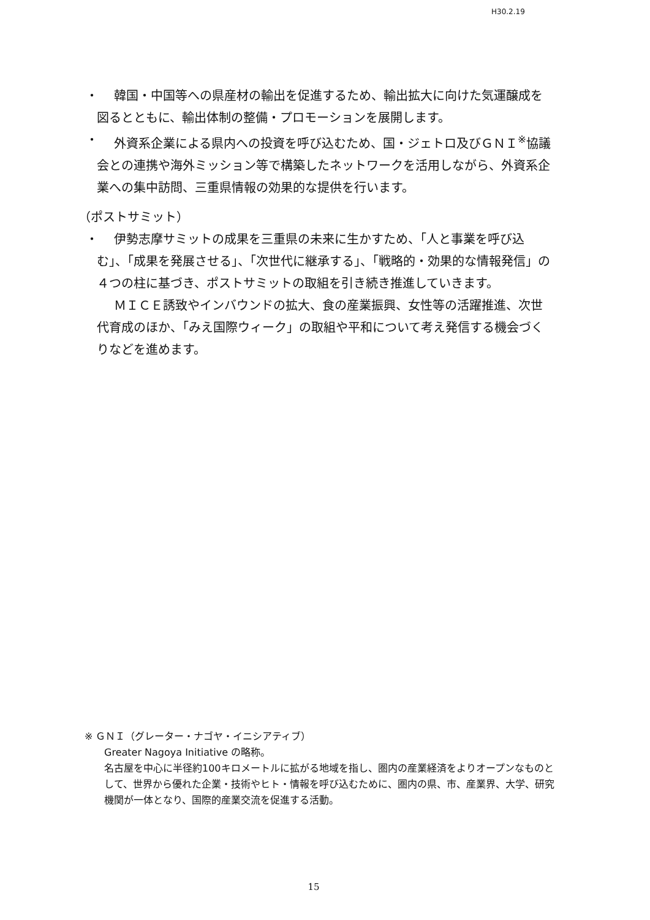H30.2.19
・
韓国・中国等への県産材の輸出を促進するため、輸出拡大に向けた気運醸成を図るとともに、輸出体制の整備・プロモーションを展開します。
・
外資系企業による県内への投資を呼び込むため、国・ジェトロ及びＧＮＩ<sup>※</sup>協議会との連携や海外ミッション等で構築したネットワークを活用しながら、外資系企業への集中訪問、三重県情報の効果的な提供を行います。
（ポストサミット）
・
伊勢志摩サミットの成果を三重県の未来に生かすため、「人と事業を呼び込む」、「成果を発展させる」、「次世代に継承する」、「戦略的・効果的な情報発信」の４つの柱に基づき、ポストサミットの取組を引き続き推進していきます。
ＭＩＣＥ誘致やインバウンドの拡大、食の産業振興、女性等の活躍推進、次世代育成のほか、「みえ国際ウィーク」の取組や平和について考え発信する機会づくりなどを進めます。
※ ＧＮＩ（グレーター・ナゴヤ・イニシアティブ）
Greater Nagoya Initiative の略称。
名古屋を中心に半径約100キロメートルに拡がる地域を指し、圏内の産業経済をよりオープンなものとして、世界から優れた企業・技術やヒト・情報を呼び込むために、圏内の県、市、産業界、大学、研究機関が一体となり、国際的産業交流を促進する活動。
15